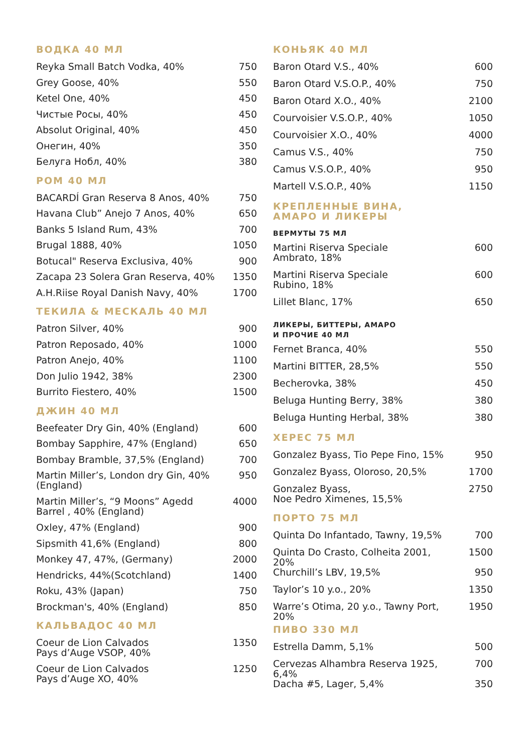ВОДКА 40 МЛ
| Reyka Small Batch Vodka, 40% | 750 |
| Grey Goose, 40% | 550 |
| Ketel One, 40% | 450 |
| Чистые Росы, 40% | 450 |
| Absolut Original, 40% | 450 |
| Онегин, 40% | 350 |
| Белуга Нобл, 40% | 380 |
РОМ 40 МЛ
| BACARDÍ Gran Reserva 8 Anos, 40% | 750 |
| Havana Club” Anejo 7 Anos, 40% | 650 |
| Banks 5 Island Rum, 43% | 700 |
| Brugal 1888, 40% | 1050 |
| Botucal" Reserva Exclusiva, 40% | 900 |
| Zacapa 23 Solera Gran Reserva, 40% | 1350 |
| A.H.Riise Royal Danish Navy, 40% | 1700 |
ТЕКИЛА & МЕСКАЛЬ 40 МЛ
| Patron Silver, 40% | 900 |
| Patron Reposado, 40% | 1000 |
| Patron Anejo, 40% | 1100 |
| Don Julio 1942, 38% | 2300 |
| Burrito Fiestero, 40% | 1500 |
ДЖИН 40 МЛ
| Beefeater Dry Gin, 40% (England) | 600 |
| Bombay Sapphire, 47% (England) | 650 |
| Bombay Bramble, 37,5% (England) | 700 |
| Martin Miller’s, London dry Gin, 40% (England) | 950 |
| Martin Miller’s, “9 Moons” Agedd Barrel , 40% (England) | 4000 |
| Oxley, 47% (England) | 900 |
| Sipsmith 41,6% (England) | 800 |
| Monkey 47, 47%, (Germany) | 2000 |
| Hendricks, 44%(Scotchland) | 1400 |
| Roku, 43% (Japan) | 750 |
| Brockman's, 40% (England) | 850 |
КАЛЬВАДОС 40 МЛ
| Coeur de Lion Calvados Pays d’Auge VSOP, 40% | 1350 |
| Coeur de Lion Calvados Pays d’Auge XO, 40% | 1250 |
КОНЬЯК 40 МЛ
| Baron Otard V.S., 40% | 600 |
| Baron Otard V.S.O.P., 40% | 750 |
| Baron Otard X.O., 40% | 2100 |
| Courvoisier V.S.O.P., 40% | 1050 |
| Courvoisier X.O., 40% | 4000 |
| Camus V.S., 40% | 750 |
| Camus V.S.O.P., 40% | 950 |
| Martell V.S.O.P., 40% | 1150 |
КРЕПЛЕННЫЕ ВИНА,
АМАРО И ЛИКЕРЫ
ВЕРМУТЫ 75 МЛ
| Martini Riserva Speciale Ambrato, 18% | 600 |
| Martini Riserva Speciale Rubino, 18% | 600 |
| Lillet Blanc, 17% | 650 |
ЛИКЕРЫ, БИТТЕРЫ, АМАРО
И ПРОЧИЕ 40 МЛ
| Fernet Branca, 40% | 550 |
| Martini BITTER, 28,5% | 550 |
| Becherovka, 38% | 450 |
| Beluga Hunting Berry, 38% | 380 |
| Beluga Hunting Herbal, 38% | 380 |
ХЕРЕС 75 МЛ
| Gonzalez Byass, Tio Pepe Fino, 15% | 950 |
| Gonzalez Byass, Oloroso, 20,5% | 1700 |
| Gonzalez Byass, Noe Pedro Ximenes, 15,5% | 2750 |
ПОРТО 75 МЛ
| Quinta Do Infantado, Tawny, 19,5% | 700 |
| Quinta Do Crasto, Colheita 2001, 20% | 1500 |
| Churchill’s LBV, 19,5% | 950 |
| Taylor’s 10 y.o., 20% | 1350 |
| Warre’s Otima, 20 y.o., Tawny Port, 20% | 1950 |
ПИВО 330 МЛ
| Estrella Damm, 5,1% | 500 |
| Cervezas Alhambra Reserva 1925, 6,4% | 700 |
| Dacha #5, Lager, 5,4% | 350 |